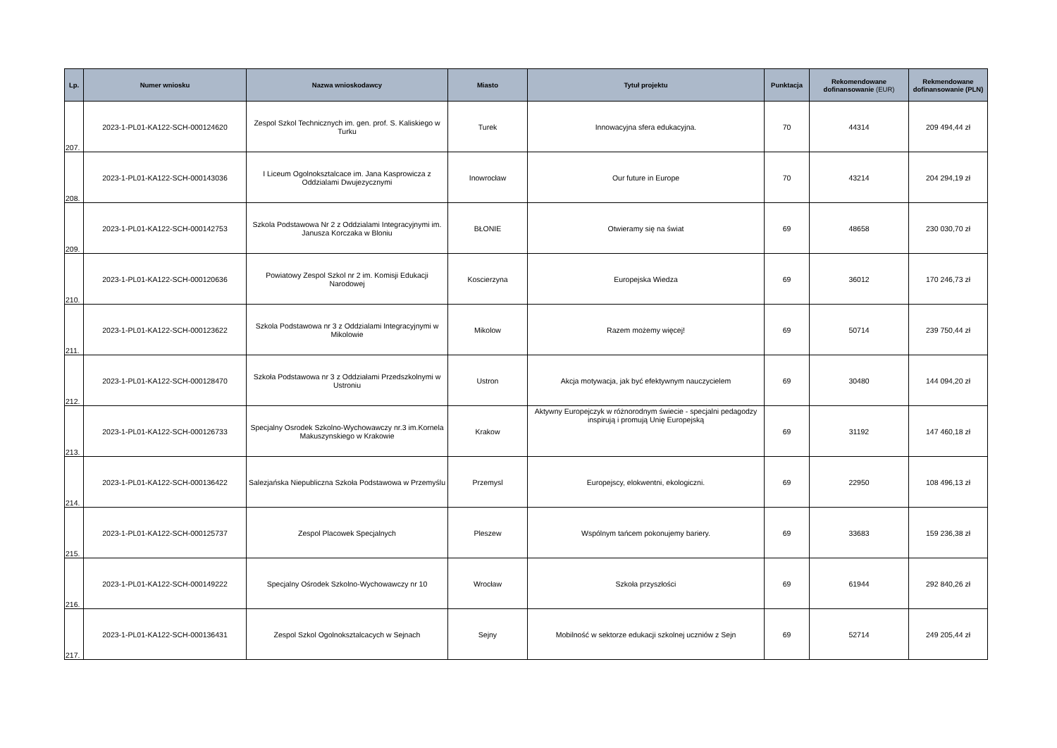| Lp. | Numer wniosku | Nazwa wnioskodawcy | Miasto | Tytuł projektu | Punktacja | Rekomendowane dofinansowanie (EUR) | Rekmendowane dofinansowanie (PLN) |
| --- | --- | --- | --- | --- | --- | --- | --- |
| 207. | 2023-1-PL01-KA122-SCH-000124620 | Zespol Szkol Technicznych im. gen. prof. S. Kaliskiego w Turku | Turek | Innowacyjna sfera edukacyjna. | 70 | 44314 | 209 494,44 zł |
| 208. | 2023-1-PL01-KA122-SCH-000143036 | I Liceum Ogolnoksztalcace im. Jana Kasprowicza z Oddzialami Dwujezycznymi | Inowrocław | Our future in Europe | 70 | 43214 | 204 294,19 zł |
| 209. | 2023-1-PL01-KA122-SCH-000142753 | Szkola Podstawowa Nr 2 z Oddzialami Integracyjnymi im. Janusza Korczaka w Bloniu | BŁONIE | Otwieramy się na świat | 69 | 48658 | 230 030,70 zł |
| 210. | 2023-1-PL01-KA122-SCH-000120636 | Powiatowy Zespol Szkol nr 2 im. Komisji Edukacji Narodowej | Koscierzyna | Europejska Wiedza | 69 | 36012 | 170 246,73 zł |
| 211. | 2023-1-PL01-KA122-SCH-000123622 | Szkola Podstawowa nr 3 z Oddzialami Integracyjnymi w Mikolowie | Mikolow | Razem możemy więcej! | 69 | 50714 | 239 750,44 zł |
| 212. | 2023-1-PL01-KA122-SCH-000128470 | Szkoła Podstawowa nr 3 z Oddziałami Przedszkolnymi w Ustroniu | Ustron | Akcja motywacja, jak być efektywnym nauczycielem | 69 | 30480 | 144 094,20 zł |
| 213. | 2023-1-PL01-KA122-SCH-000126733 | Specjalny Osrodek Szkolno-Wychowawczy nr.3 im.Kornela Makuszynskiego w Krakowie | Krakow | Aktywny Europejczyk w różnorodnym świecie - specjalni pedagodzy inspirują i promują Unię Europejską | 69 | 31192 | 147 460,18 zł |
| 214. | 2023-1-PL01-KA122-SCH-000136422 | Salezjańska Niepubliczna Szkoła Podstawowa w Przemyślu | Przemysl | Europejscy, elokwentni, ekologiczni. | 69 | 22950 | 108 496,13 zł |
| 215. | 2023-1-PL01-KA122-SCH-000125737 | Zespol Placowek Specjalnych | Pleszew | Wspólnym tańcem pokonujemy bariery. | 69 | 33683 | 159 236,38 zł |
| 216. | 2023-1-PL01-KA122-SCH-000149222 | Specjalny Ośrodek Szkolno-Wychowawczy nr 10 | Wrocław | Szkoła przyszłości | 69 | 61944 | 292 840,26 zł |
| 217. | 2023-1-PL01-KA122-SCH-000136431 | Zespol Szkol Ogolnoksztalcacych w Sejnach | Sejny | Mobilność w sektorze edukacji szkolnej uczniów z Sejn | 69 | 52714 | 249 205,44 zł |